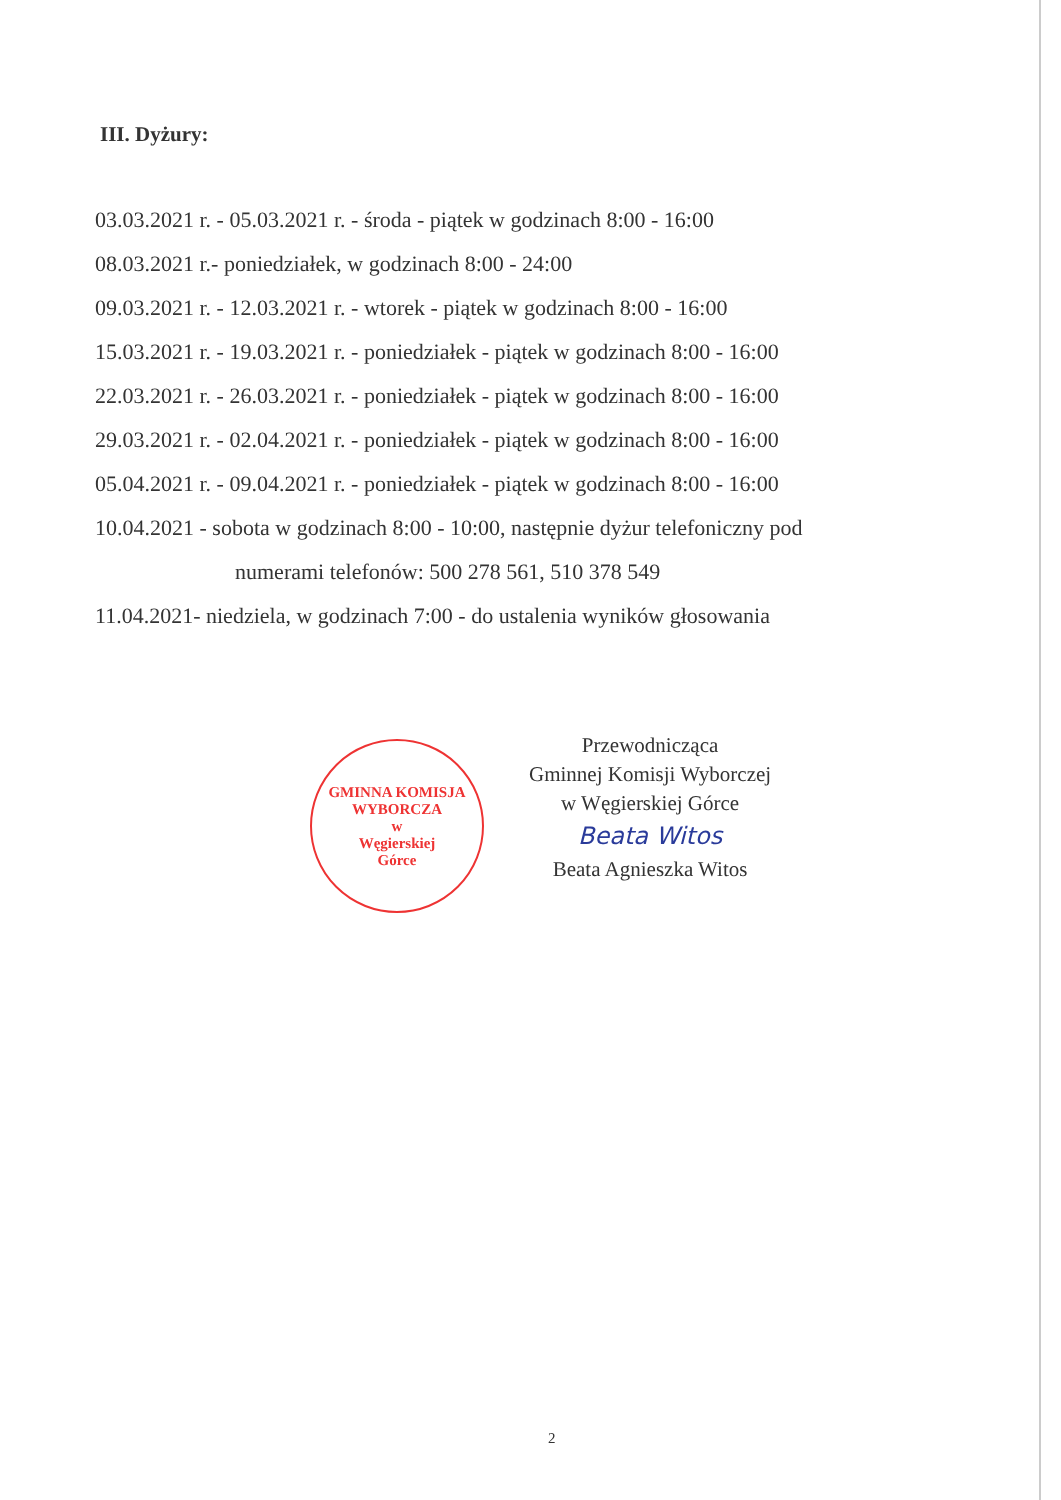III. Dyżury:
03.03.2021 r. - 05.03.2021 r. - środa - piątek w godzinach 8:00 - 16:00
08.03.2021 r.- poniedziałek, w godzinach 8:00 - 24:00
09.03.2021 r. - 12.03.2021 r. - wtorek - piątek w godzinach 8:00 - 16:00
15.03.2021 r. - 19.03.2021 r. - poniedziałek - piątek w godzinach 8:00 - 16:00
22.03.2021 r. - 26.03.2021 r. - poniedziałek - piątek w godzinach 8:00 - 16:00
29.03.2021 r. - 02.04.2021 r. - poniedziałek - piątek w godzinach 8:00 - 16:00
05.04.2021 r. - 09.04.2021 r. - poniedziałek - piątek w godzinach 8:00 - 16:00
10.04.2021 - sobota w godzinach 8:00 - 10:00, następnie dyżur telefoniczny pod
numerami telefonów: 500 278 561, 510 378 549
11.04.2021- niedziela, w godzinach 7:00 - do ustalenia wyników głosowania
GMINNA KOMISJA WYBORCZA
w
Węgierskiej
Górce
Przewodnicząca
Gminnej Komisji Wyborczej
w Węgierskiej Górce
Beata Witos
Beata Agnieszka Witos
2